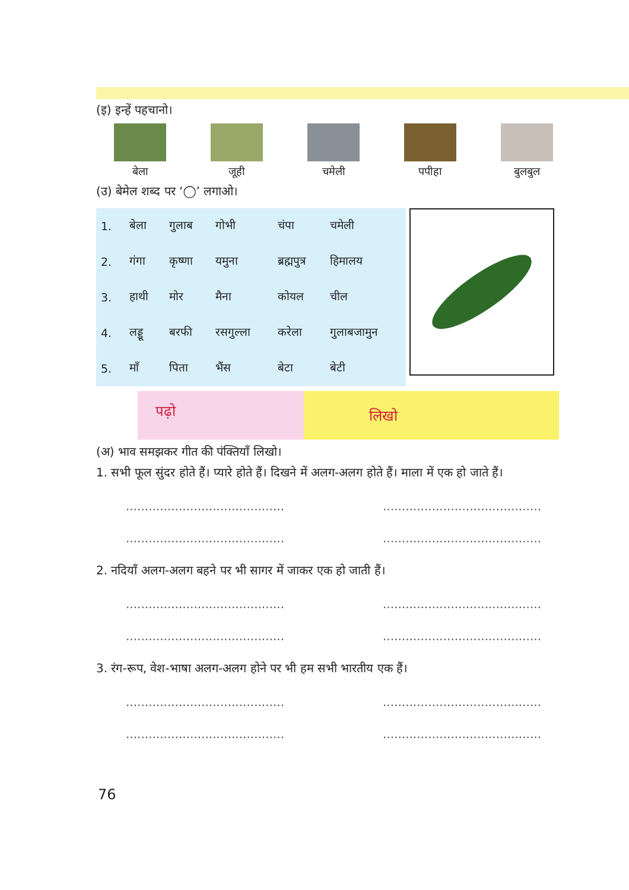(इ) इन्हें पहचानो।
बेला जूही चमेली पपीहा बुलबुल
(उ) बेमेल शब्द पर ‘◯’ लगाओ।
| 1. | बेला | गुलाब | गोभी | चंपा | चमेली |
| 2. | गंगा | कृष्णा | यमुना | ब्रह्मपुत्र | हिमालय |
| 3. | हाथी | मोर | मैना | कोयल | चील |
| 4. | लड्डू | बरफी | रसगुल्ला | करेला | गुलाबजामुन |
| 5. | माँ | पिता | भैंस | बेटा | बेटी |
पढ़ो
लिखो
(अ) भाव समझकर गीत की पंक्तियाँ लिखो।
1. सभी फूल सुंदर होते हैं। प्यारे होते हैं। दिखने में अलग-अलग होते हैं। माला में एक हो जाते हैं।
.......................................... ..........................................
.......................................... ..........................................
2. नदियाँ अलग-अलग बहने पर भी सागर में जाकर एक हो जाती हैं।
.......................................... ..........................................
.......................................... ..........................................
3. रंग-रूप, वेश-भाषा अलग-अलग होने पर भी हम सभी भारतीय एक हैं।
.......................................... ..........................................
.......................................... ..........................................
76